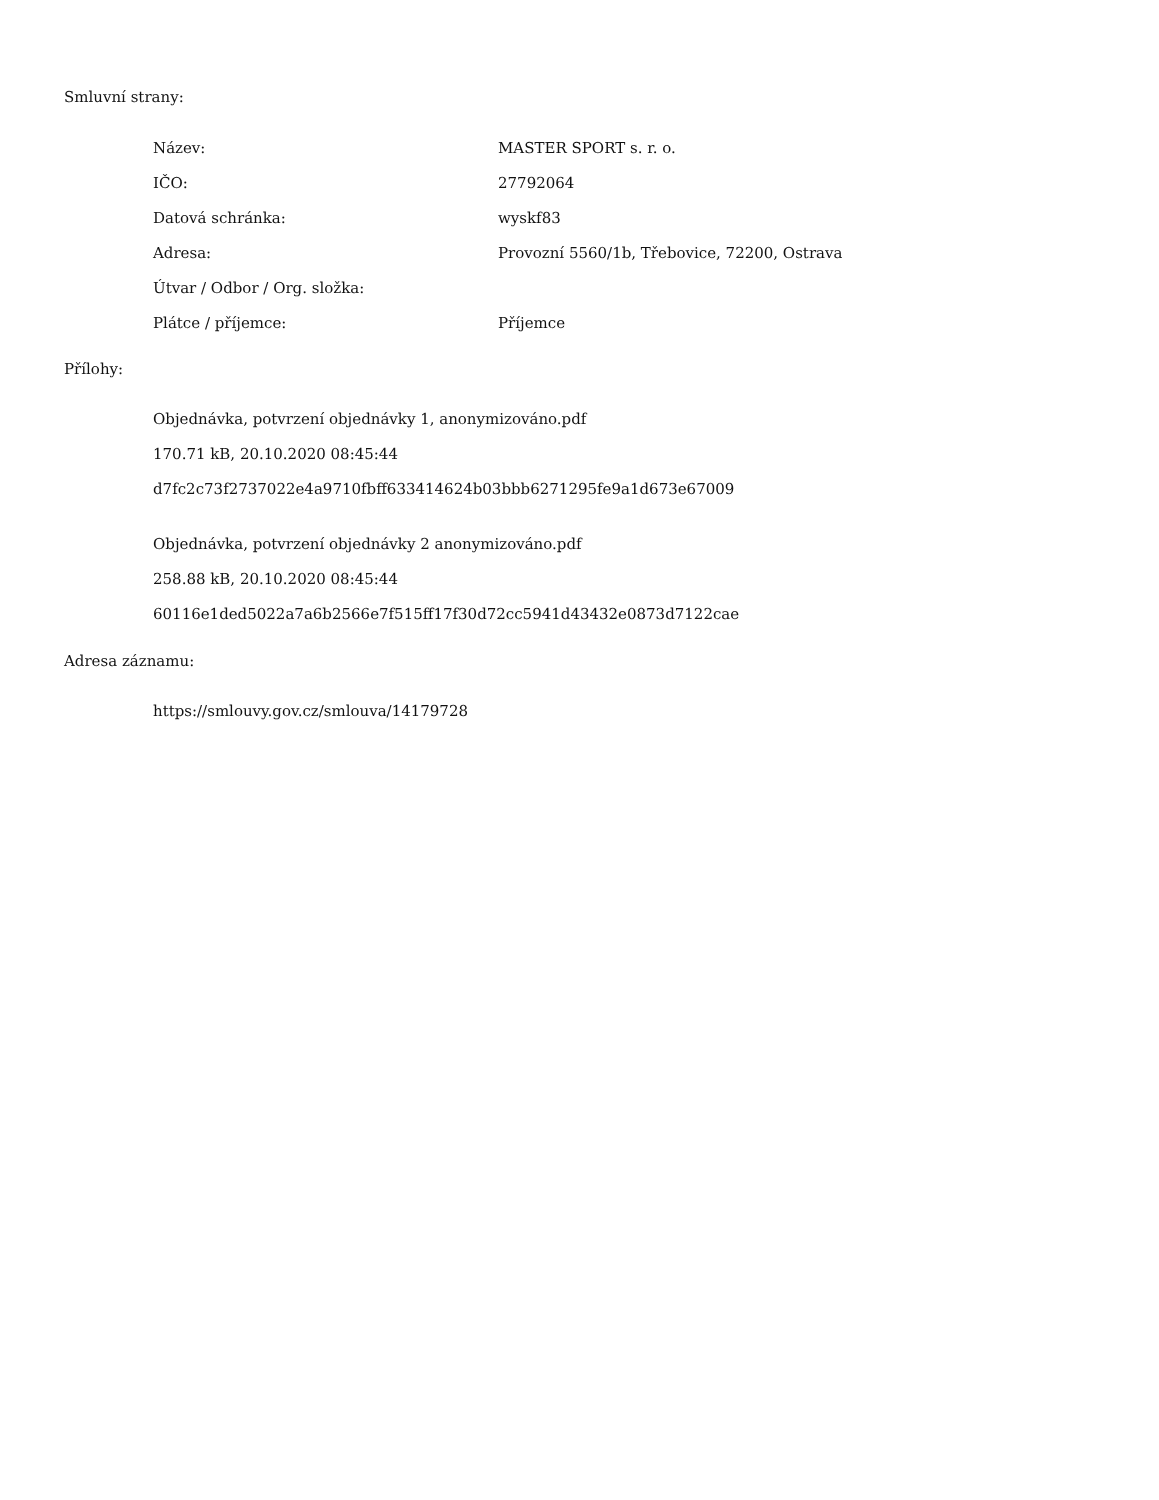Smluvní strany:
| Název: | MASTER SPORT s. r. o. |
| IČO: | 27792064 |
| Datová schránka: | wyskf83 |
| Adresa: | Provozní 5560/1b, Třebovice, 72200, Ostrava |
| Útvar / Odbor / Org. složka: | |
| Plátce / příjemce: | Příjemce |
Přílohy:
Objednávka, potvrzení objednávky 1, anonymizováno.pdf
170.71 kB, 20.10.2020 08:45:44
d7fc2c73f2737022e4a9710fbff633414624b03bbb6271295fe9a1d673e67009
Objednávka, potvrzení objednávky 2 anonymizováno.pdf
258.88 kB, 20.10.2020 08:45:44
60116e1ded5022a7a6b2566e7f515ff17f30d72cc5941d43432e0873d7122cae
Adresa záznamu:
https://smlouvy.gov.cz/smlouva/14179728